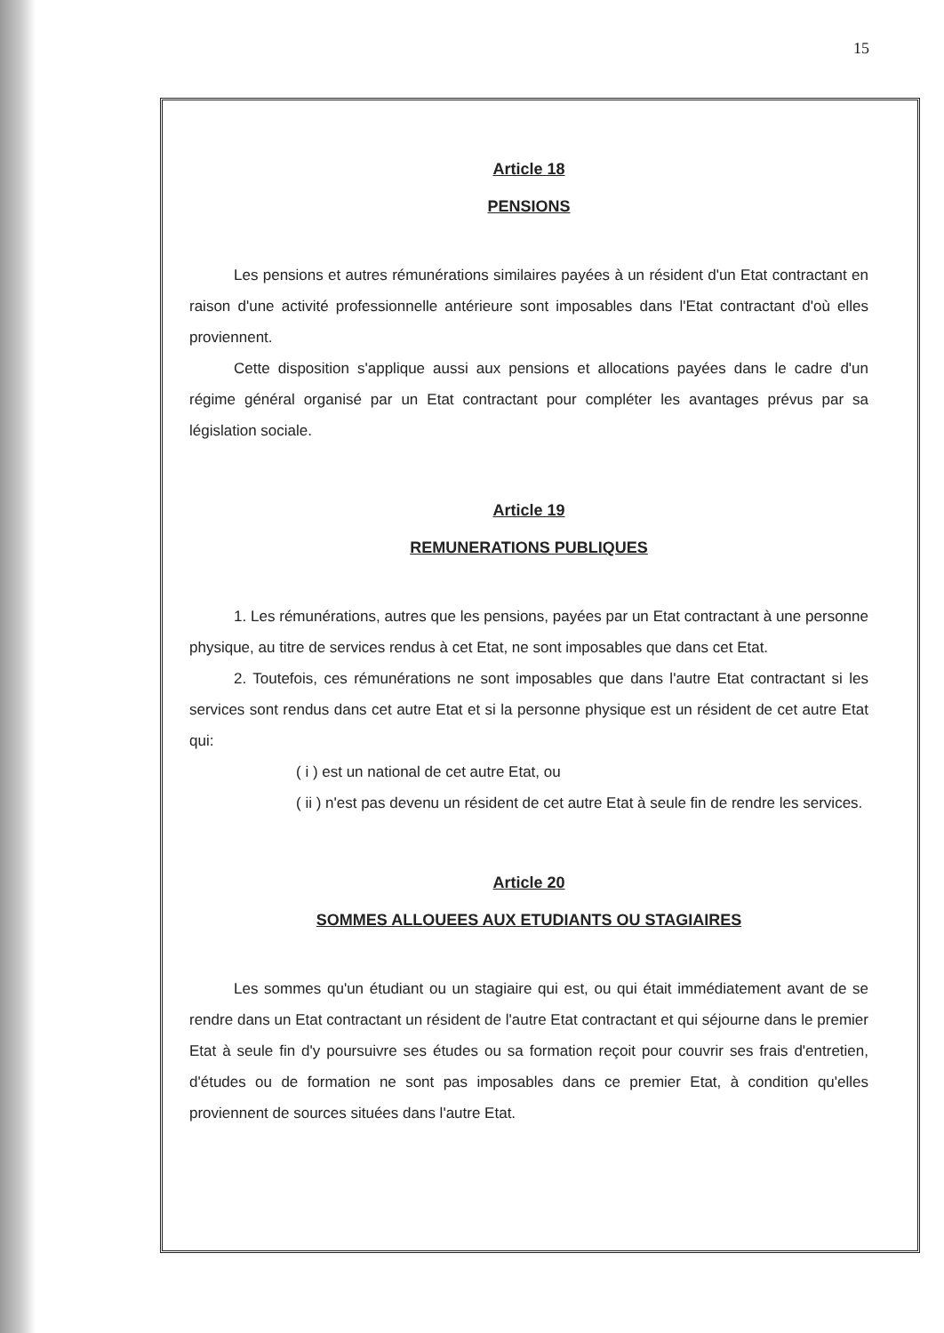15
Article 18
PENSIONS
Les pensions et autres rémunérations similaires payées à un résident d'un Etat contractant en raison d'une activité professionnelle antérieure sont imposables dans l'Etat contractant d'où elles proviennent.
Cette disposition s'applique aussi aux pensions et allocations payées dans le cadre d'un régime général organisé par un Etat contractant pour compléter les avantages prévus par sa législation sociale.
Article 19
REMUNERATIONS PUBLIQUES
1. Les rémunérations, autres que les pensions, payées par un Etat contractant à une personne physique, au titre de services rendus à cet Etat, ne sont imposables que dans cet Etat.
2. Toutefois, ces rémunérations ne sont imposables que dans l'autre Etat contractant si les services sont rendus dans cet autre Etat et si la personne physique est un résident de cet autre Etat qui:
( i ) est un national de cet autre Etat, ou
( ii ) n'est pas devenu un résident de cet autre Etat à seule fin de rendre les services.
Article 20
SOMMES ALLOUEES AUX ETUDIANTS OU STAGIAIRES
Les sommes qu'un étudiant ou un stagiaire qui est, ou qui était immédiatement avant de se rendre dans un Etat contractant un résident de l'autre Etat contractant et qui séjourne dans le premier Etat à seule fin d'y poursuivre ses études ou sa formation reçoit pour couvrir ses frais d'entretien, d'études ou de formation ne sont pas imposables dans ce premier Etat, à condition qu'elles proviennent de sources situées dans l'autre Etat.